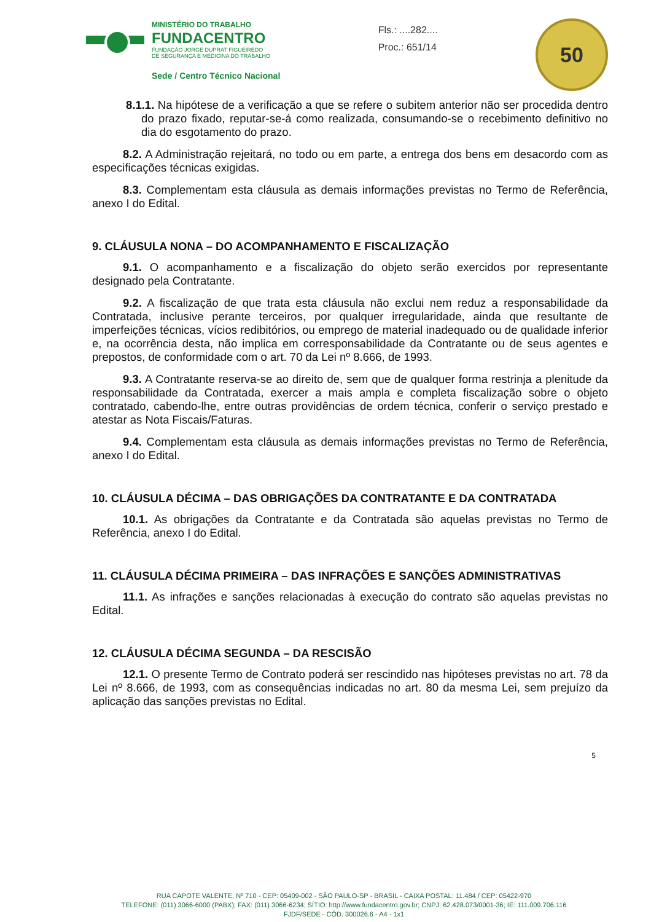MINISTÉRIO DO TRABALHO
FUNDACENTRO
FUNDAÇÃO JORGE DUPRAT FIGUEIREDO
DE SEGURANÇA E MEDICINA DO TRABALHO
Sede / Centro Técnico Nacional
Fls.: ....282....
Proc.: 651/14
50
8.1.1. Na hipótese de a verificação a que se refere o subitem anterior não ser procedida dentro do prazo fixado, reputar-se-á como realizada, consumando-se o recebimento definitivo no dia do esgotamento do prazo.
8.2. A Administração rejeitará, no todo ou em parte, a entrega dos bens em desacordo com as especificações técnicas exigidas.
8.3. Complementam esta cláusula as demais informações previstas no Termo de Referência, anexo I do Edital.
9. CLÁUSULA NONA – DO ACOMPANHAMENTO E FISCALIZAÇÃO
9.1. O acompanhamento e a fiscalização do objeto serão exercidos por representante designado pela Contratante.
9.2. A fiscalização de que trata esta cláusula não exclui nem reduz a responsabilidade da Contratada, inclusive perante terceiros, por qualquer irregularidade, ainda que resultante de imperfeições técnicas, vícios redibitórios, ou emprego de material inadequado ou de qualidade inferior e, na ocorrência desta, não implica em corresponsabilidade da Contratante ou de seus agentes e prepostos, de conformidade com o art. 70 da Lei nº 8.666, de 1993.
9.3. A Contratante reserva-se ao direito de, sem que de qualquer forma restrinja a plenitude da responsabilidade da Contratada, exercer a mais ampla e completa fiscalização sobre o objeto contratado, cabendo-lhe, entre outras providências de ordem técnica, conferir o serviço prestado e atestar as Nota Fiscais/Faturas.
9.4. Complementam esta cláusula as demais informações previstas no Termo de Referência, anexo I do Edital.
10. CLÁUSULA DÉCIMA – DAS OBRIGAÇÕES DA CONTRATANTE E DA CONTRATADA
10.1. As obrigações da Contratante e da Contratada são aquelas previstas no Termo de Referência, anexo I do Edital.
11. CLÁUSULA DÉCIMA PRIMEIRA – DAS INFRAÇÕES E SANÇÕES ADMINISTRATIVAS
11.1. As infrações e sanções relacionadas à execução do contrato são aquelas previstas no Edital.
12. CLÁUSULA DÉCIMA SEGUNDA – DA RESCISÃO
12.1. O presente Termo de Contrato poderá ser rescindido nas hipóteses previstas no art. 78 da Lei nº 8.666, de 1993, com as consequências indicadas no art. 80 da mesma Lei, sem prejuízo da aplicação das sanções previstas no Edital.
5
RUA CAPOTE VALENTE, Nº 710 - CEP: 05409-002 - SÃO PAULO-SP - BRASIL - CAIXA POSTAL: 11.484 / CEP: 05422-970
TELEFONE: (011) 3066-6000 (PABX); FAX: (011) 3066-6234; SÍTIO: http://www.fundacentro.gov.br; CNPJ: 62.428.073/0001-36; IE: 111.009.706.116
FJDF/SEDE - CÓD. 300026.6 - A4 - 1x1